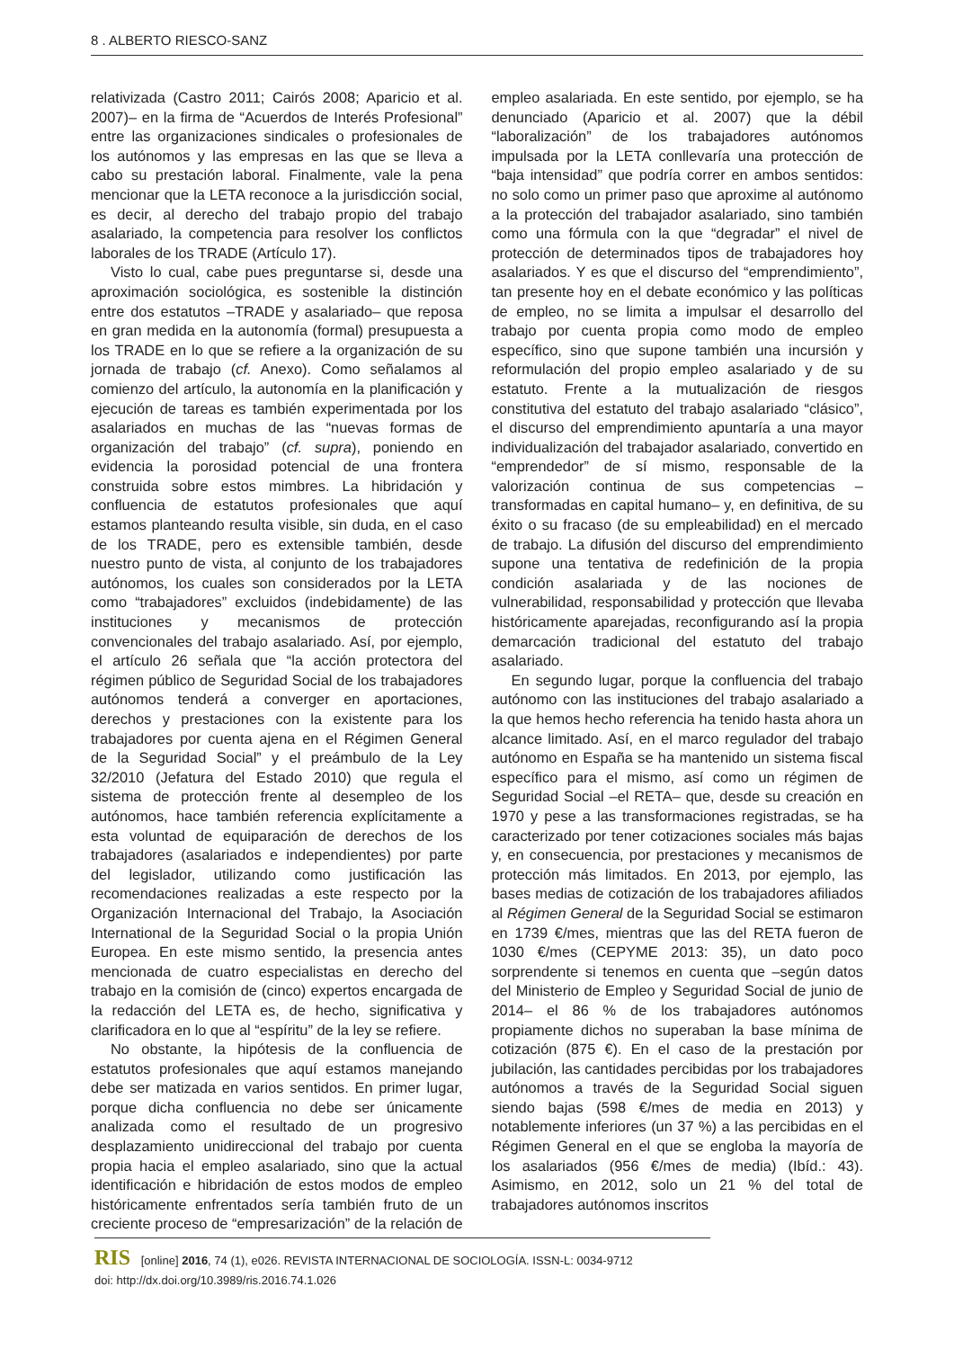8 . ALBERTO RIESCO-SANZ
relativizada (Castro 2011; Cairós 2008; Aparicio et al. 2007)– en la firma de “Acuerdos de Interés Profesional” entre las organizaciones sindicales o profesionales de los autónomos y las empresas en las que se lleva a cabo su prestación laboral. Finalmente, vale la pena mencionar que la LETA reconoce a la jurisdicción social, es decir, al derecho del trabajo propio del trabajo asalariado, la competencia para resolver los conflictos laborales de los TRADE (Artículo 17).
Visto lo cual, cabe pues preguntarse si, desde una aproximación sociológica, es sostenible la distinción entre dos estatutos –TRADE y asalariado– que reposa en gran medida en la autonomía (formal) presupuesta a los TRADE en lo que se refiere a la organización de su jornada de trabajo (cf. Anexo). Como señalamos al comienzo del artículo, la autonomía en la planificación y ejecución de tareas es también experimentada por los asalariados en muchas de las “nuevas formas de organización del trabajo” (cf. supra), poniendo en evidencia la porosidad potencial de una frontera construida sobre estos mimbres. La hibridación y confluencia de estatutos profesionales que aquí estamos planteando resulta visible, sin duda, en el caso de los TRADE, pero es extensible también, desde nuestro punto de vista, al conjunto de los trabajadores autónomos, los cuales son considerados por la LETA como “trabajadores” excluidos (indebidamente) de las instituciones y mecanismos de protección convencionales del trabajo asalariado. Así, por ejemplo, el artículo 26 señala que “la acción protectora del régimen público de Seguridad Social de los trabajadores autónomos tenderá a converger en aportaciones, derechos y prestaciones con la existente para los trabajadores por cuenta ajena en el Régimen General de la Seguridad Social” y el preámbulo de la Ley 32/2010 (Jefatura del Estado 2010) que regula el sistema de protección frente al desempleo de los autónomos, hace también referencia explícitamente a esta voluntad de equiparación de derechos de los trabajadores (asalariados e independientes) por parte del legislador, utilizando como justificación las recomendaciones realizadas a este respecto por la Organización Internacional del Trabajo, la Asociación International de la Seguridad Social o la propia Unión Europea. En este mismo sentido, la presencia antes mencionada de cuatro especialistas en derecho del trabajo en la comisión de (cinco) expertos encargada de la redacción del LETA es, de hecho, significativa y clarificadora en lo que al “espíritu” de la ley se refiere.
No obstante, la hipótesis de la confluencia de estatutos profesionales que aquí estamos manejando debe ser matizada en varios sentidos. En primer lugar, porque dicha confluencia no debe ser únicamente analizada como el resultado de un progresivo desplazamiento unidireccional del trabajo por cuenta propia hacia el empleo asalariado, sino que la actual identificación e hibridación de estos modos de empleo históricamente enfrentados sería también fruto de un creciente proceso de “empresarización” de la relación de empleo asalariada. En este sentido, por ejemplo, se ha denunciado (Aparicio et al. 2007) que la débil “laboralización” de los trabajadores autónomos impulsada por la LETA conllevaría una protección de “baja intensidad” que podría correr en ambos sentidos: no solo como un primer paso que aproxime al autónomo a la protección del trabajador asalariado, sino también como una fórmula con la que “degradar” el nivel de protección de determinados tipos de trabajadores hoy asalariados. Y es que el discurso del “emprendimiento”, tan presente hoy en el debate económico y las políticas de empleo, no se limita a impulsar el desarrollo del trabajo por cuenta propia como modo de empleo específico, sino que supone también una incursión y reformulación del propio empleo asalariado y de su estatuto. Frente a la mutualización de riesgos constitutiva del estatuto del trabajo asalariado “clásico”, el discurso del emprendimiento apuntaría a una mayor individualización del trabajador asalariado, convertido en “emprendedor” de sí mismo, responsable de la valorización continua de sus competencias –transformadas en capital humano– y, en definitiva, de su éxito o su fracaso (de su empleabilidad) en el mercado de trabajo. La difusión del discurso del emprendimiento supone una tentativa de redefinición de la propia condición asalariada y de las nociones de vulnerabilidad, responsabilidad y protección que llevaba históricamente aparejadas, reconfigurando así la propia demarcación tradicional del estatuto del trabajo asalariado.
En segundo lugar, porque la confluencia del trabajo autónomo con las instituciones del trabajo asalariado a la que hemos hecho referencia ha tenido hasta ahora un alcance limitado. Así, en el marco regulador del trabajo autónomo en España se ha mantenido un sistema fiscal específico para el mismo, así como un régimen de Seguridad Social –el RETA– que, desde su creación en 1970 y pese a las transformaciones registradas, se ha caracterizado por tener cotizaciones sociales más bajas y, en consecuencia, por prestaciones y mecanismos de protección más limitados. En 2013, por ejemplo, las bases medias de cotización de los trabajadores afiliados al Régimen General de la Seguridad Social se estimaron en 1739 €/mes, mientras que las del RETA fueron de 1030 €/mes (CEPYME 2013: 35), un dato poco sorprendente si tenemos en cuenta que –según datos del Ministerio de Empleo y Seguridad Social de junio de 2014– el 86 % de los trabajadores autónomos propiamente dichos no superaban la base mínima de cotización (875 €). En el caso de la prestación por jubilación, las cantidades percibidas por los trabajadores autónomos a través de la Seguridad Social siguen siendo bajas (598 €/mes de media en 2013) y notablemente inferiores (un 37 %) a las percibidas en el Régimen General en el que se engloba la mayoría de los asalariados (956 €/mes de media) (Ibíd.: 43). Asimismo, en 2012, solo un 21 % del total de trabajadores autónomos inscritos
RIS [online] 2016, 74 (1), e026. REVISTA INTERNACIONAL DE SOCIOLOGÍA. ISSN-L: 0034-9712
doi: http://dx.doi.org/10.3989/ris.2016.74.1.026